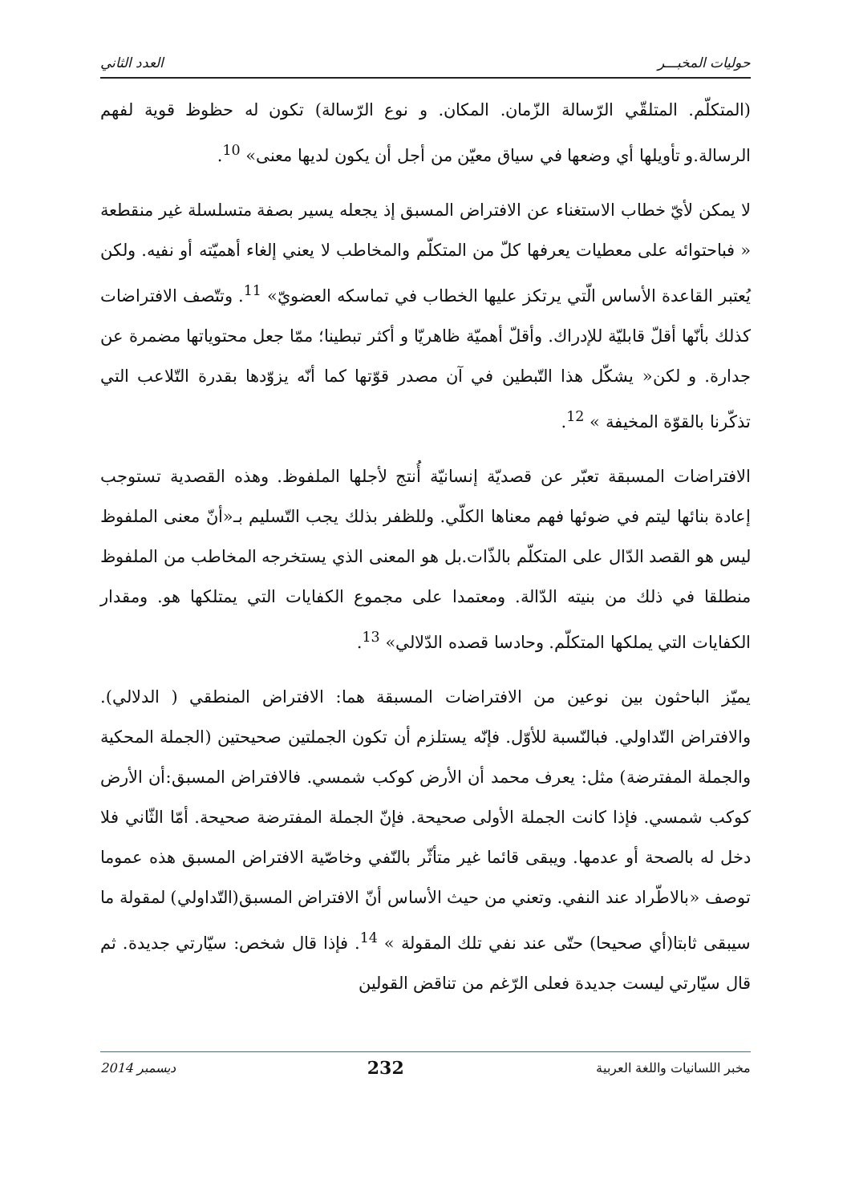حوليات المخبـــر العدد الثاني
(المتكلّم. المتلقّي الرّسالة الزّمان. المكان. و نوع الرّسالة) تكون له حظوظ قوية لفهم الرسالة.و تأويلها أي وضعها في سياق معيّن من أجل أن يكون لديها معنى» <sup>10</sup>.
لا يمكن لأيّ خطاب الاستغناء عن الافتراض المسبق إذ يجعله يسير بصفة متسلسلة غير منقطعة « فباحتوائه على معطيات يعرفها كلّ من المتكلّم والمخاطب لا يعني إلغاء أهميّته أو نفيه. ولكن يُعتبر القاعدة الأساس الّتي يرتكز عليها الخطاب في تماسكه العضويّ» <sup>11</sup>. وتتّصف الافتراضات كذلك بأنّها أقلّ قابليّة للإدراك. وأقلّ أهميّة ظاهريّا و أكثر تبطينا؛ ممّا جعل محتوياتها مضمرة عن جدارة. و لكن« يشكّل هذا التّبطين في آن مصدر قوّتها كما أنّه يزوّدها بقدرة التّلاعب التي تذكّرنا بالقوّة المخيفة » <sup>12</sup>.
الافتراضات المسبقة تعبّر عن قصديّة إنسانيّة أُنتج لأجلها الملفوظ. وهذه القصدية تستوجب إعادة بنائها ليتم في ضوئها فهم معناها الكلّي. وللظفر بذلك يجب التّسليم بـ«أنّ معنى الملفوظ ليس هو القصد الدّال على المتكلّم بالذّات.بل هو المعنى الذي يستخرجه المخاطب من الملفوظ منطلقا في ذلك من بنيته الدّالة. ومعتمدا على مجموع الكفايات التي يمتلكها هو. ومقدار الكفايات التي يملكها المتكلّم. وحادسا قصده الدّلالي» <sup>13</sup>.
يميّز الباحثون بين نوعين من الافتراضات المسبقة هما: الافتراض المنطقي ( الدلالي). والافتراض التّداولي. فبالنّسبة للأوّل. فإنّه يستلزم أن تكون الجملتين صحيحتين (الجملة المحكية والجملة المفترضة) مثل: يعرف محمد أن الأرض كوكب شمسي. فالافتراض المسبق:أن الأرض كوكب شمسي. فإذا كانت الجملة الأولى صحيحة. فإنّ الجملة المفترضة صحيحة. أمّا الثّاني فلا دخل له بالصحة أو عدمها. ويبقى قائما غير متأثّر بالنّفي وخاصّية الافتراض المسبق هذه عموما توصف «بالاطّراد عند النفي. وتعني من حيث الأساس أنّ الافتراض المسبق(التّداولي) لمقولة ما سيبقى ثابتا(أي صحيحا) حتّى عند نفي تلك المقولة » <sup>14</sup>. فإذا قال شخص: سيّارتي جديدة. ثم قال سيّارتي ليست جديدة فعلى الرّغم من تناقض القولين
مخبر اللسانيات واللغة العربية 232 ديسمبر 2014